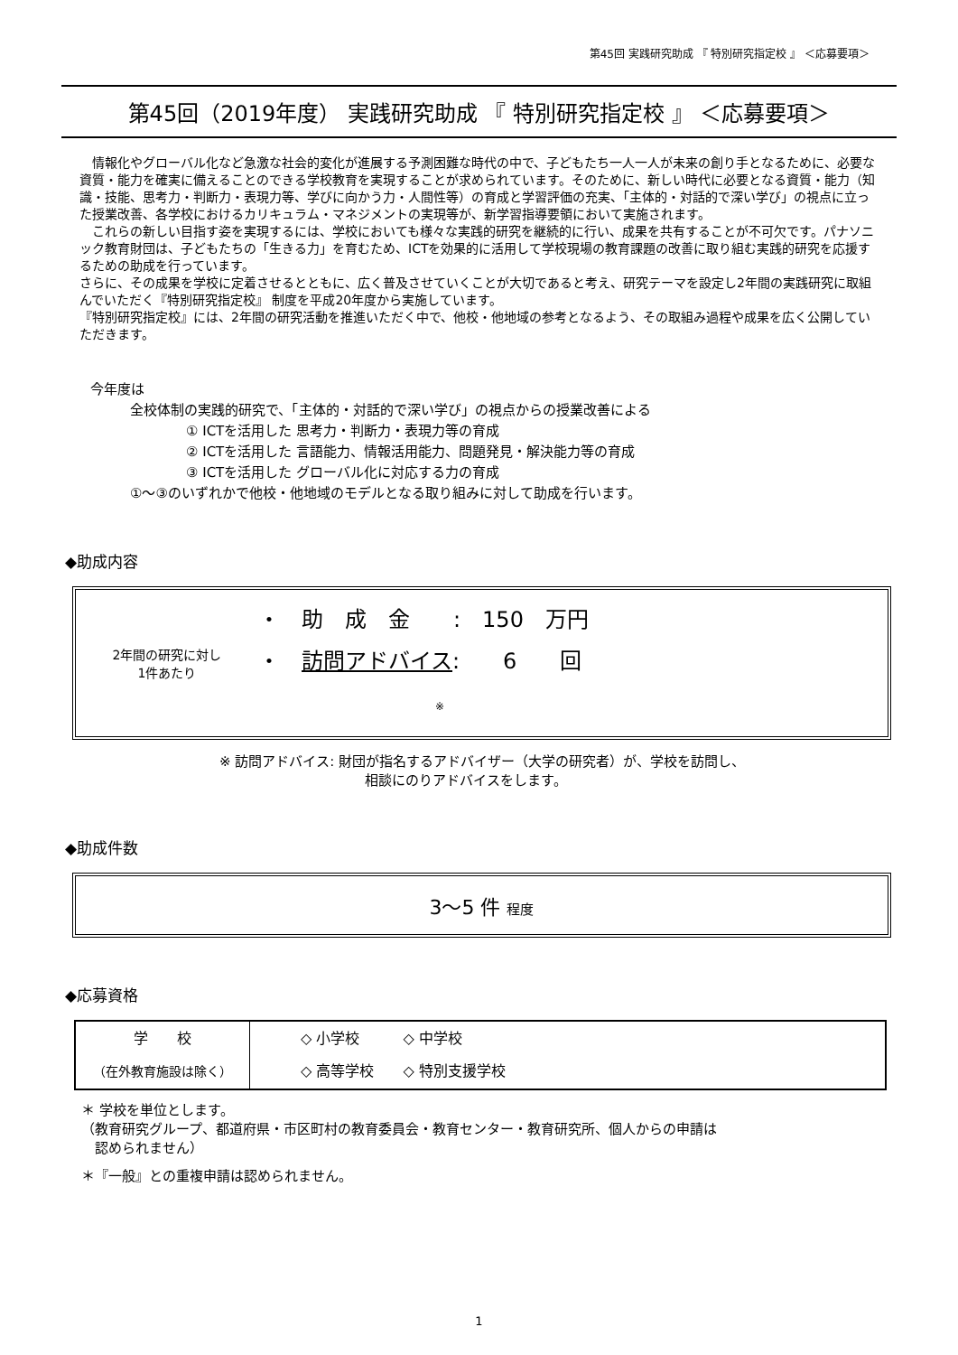第45回 実践研究助成 『 特別研究指定校 』 ＜応募要項＞
第45回（2019年度） 実践研究助成 『 特別研究指定校 』 ＜応募要項＞
　情報化やグローバル化など急激な社会的変化が進展する予測困難な時代の中で、子どもたち一人一人が未来の創り手となるために、必要な資質・能力を確実に備えることのできる学校教育を実現することが求められています。そのために、新しい時代に必要となる資質・能力（知識・技能、思考力・判断力・表現力等、学びに向かう力・人間性等）の育成と学習評価の充実、「主体的・対話的で深い学び」の視点に立った授業改善、各学校におけるカリキュラム・マネジメントの実現等が、新学習指導要領において実施されます。
　これらの新しい目指す姿を実現するには、学校においても様々な実践的研究を継続的に行い、成果を共有することが不可欠です。パナソニック教育財団は、子どもたちの「生きる力」を育むため、ICTを効果的に活用して学校現場の教育課題の改善に取り組む実践的研究を応援するための助成を行っています。
さらに、その成果を学校に定着させるとともに、広く普及させていくことが大切であると考え、研究テーマを設定し2年間の実践研究に取組んでいただく『特別研究指定校』 制度を平成20年度から実施しています。
『特別研究指定校』には、2年間の研究活動を推進いただく中で、他校・他地域の参考となるよう、その取組み過程や成果を広く公開していただきます。
今年度は
全校体制の実践的研究で、「主体的・対話的で深い学び」の視点からの授業改善による
① ICTを活用した 思考力・判断力・表現力等の育成
② ICTを活用した 言語能力、情報活用能力、問題発見・解決能力等の育成
③ ICTを活用した グローバル化に対応する力の育成
①～③のいずれかで他校・他地域のモデルとなる取り組みに対して助成を行います。
◆助成内容
| 2年間の研究に対し 1件あたり | ・ 助 成 金 : 150 万円 ・ 訪問アドバイス : 6 回 ※ |
※ 訪問アドバイス: 財団が指名するアドバイザー（大学の研究者）が、学校を訪問し、
相談にのりアドバイスをします。
◆助成件数
3～5 件 程度
◆応募資格
| 学 校 （在外教育施設は除く） | ◇ 小学校 ◇ 中学校 ◇ 高等学校 ◇ 特別支援学校 |
＊ 学校を単位とします。
（教育研究グループ、都道府県・市区町村の教育委員会・教育センター・教育研究所、個人からの申請は
　認められません）
＊『一般』との重複申請は認められません。
1